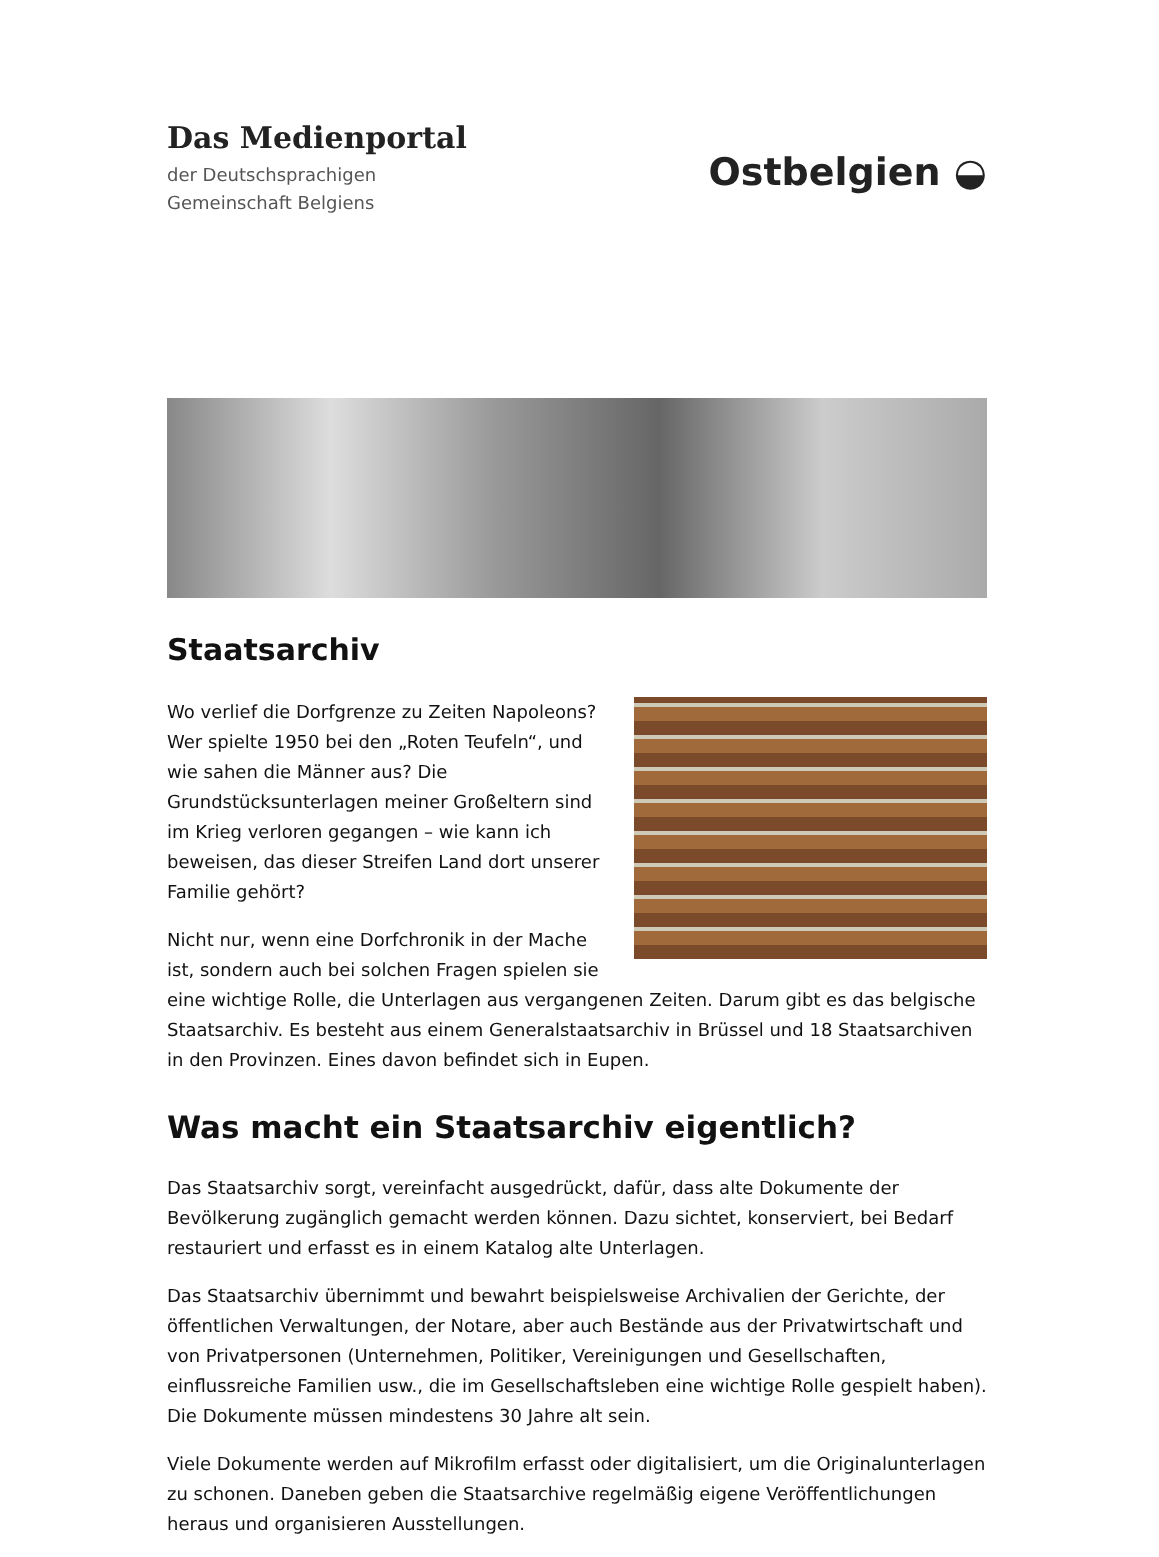Das Medienportal
der Deutschsprachigen
Gemeinschaft Belgiens
Ostbelgien ◒
Staatsarchiv
Wo verlief die Dorfgrenze zu Zeiten Napoleons? Wer spielte 1950 bei den „Roten Teufeln“, und wie sahen die Männer aus? Die Grundstücksunterlagen meiner Großeltern sind im Krieg verloren gegangen – wie kann ich beweisen, das dieser Streifen Land dort unserer Familie gehört?
Nicht nur, wenn eine Dorfchronik in der Mache ist, sondern auch bei solchen Fragen spielen sie eine wichtige Rolle, die Unterlagen aus vergangenen Zeiten. Darum gibt es das belgische Staatsarchiv. Es besteht aus einem Generalstaatsarchiv in Brüssel und 18 Staatsarchiven in den Provinzen. Eines davon befindet sich in Eupen.
Was macht ein Staatsarchiv eigentlich?
Das Staatsarchiv sorgt, vereinfacht ausgedrückt, dafür, dass alte Dokumente der Bevölkerung zugänglich gemacht werden können. Dazu sichtet, konserviert, bei Bedarf restauriert und erfasst es in einem Katalog alte Unterlagen.
Das Staatsarchiv übernimmt und bewahrt beispielsweise Archivalien der Gerichte, der öffentlichen Verwaltungen, der Notare, aber auch Bestände aus der Privatwirtschaft und von Privatpersonen (Unternehmen, Politiker, Vereinigungen und Gesellschaften, einflussreiche Familien usw., die im Gesellschaftsleben eine wichtige Rolle gespielt haben). Die Dokumente müssen mindestens 30 Jahre alt sein.
Viele Dokumente werden auf Mikrofilm erfasst oder digitalisiert, um die Originalunterlagen zu schonen. Daneben geben die Staatsarchive regelmäßig eigene Veröffentlichungen heraus und organisieren Ausstellungen.